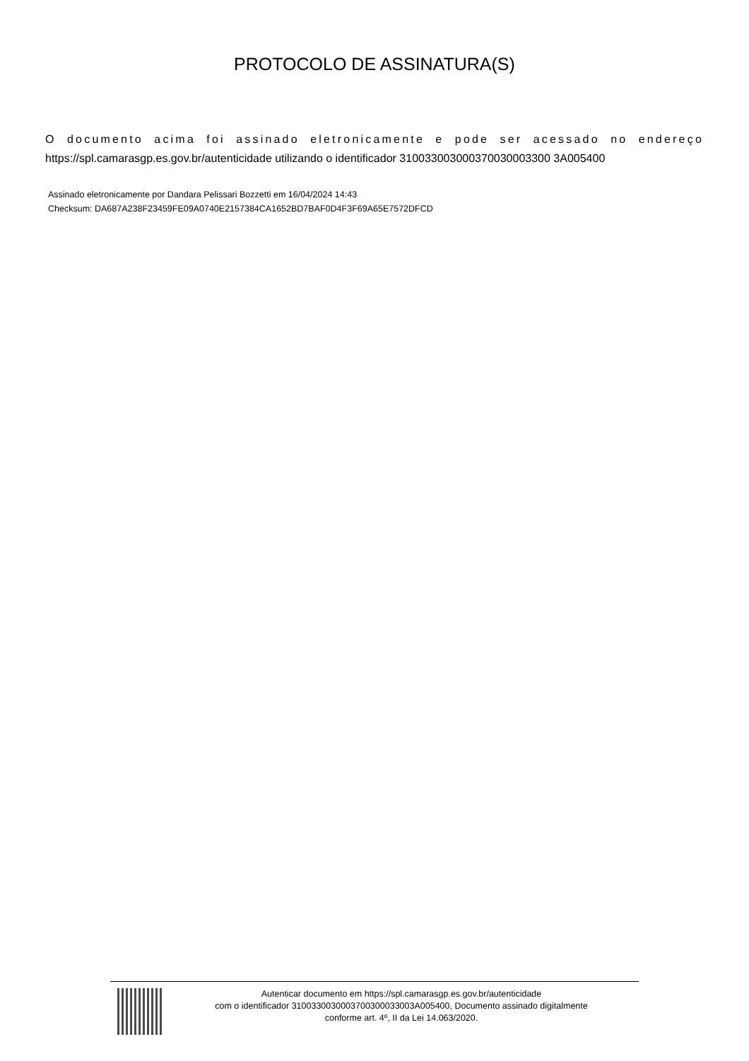PROTOCOLO DE ASSINATURA(S)
O documento acima foi assinado eletronicamente e pode ser acessado no endereço https://spl.camarasgp.es.gov.br/autenticidade utilizando o identificador 310033003000370030003300 3A005400
Assinado eletronicamente por Dandara Pelissari Bozzetti em 16/04/2024 14:43
Checksum: DA687A238F23459FE09A0740E2157384CA1652BD7BAF0D4F3F69A65E7572DFCD
Autenticar documento em https://spl.camarasgp.es.gov.br/autenticidade
com o identificador 3100330030003700300033003A005400, Documento assinado digitalmente
conforme art. 4º, II da Lei 14.063/2020.